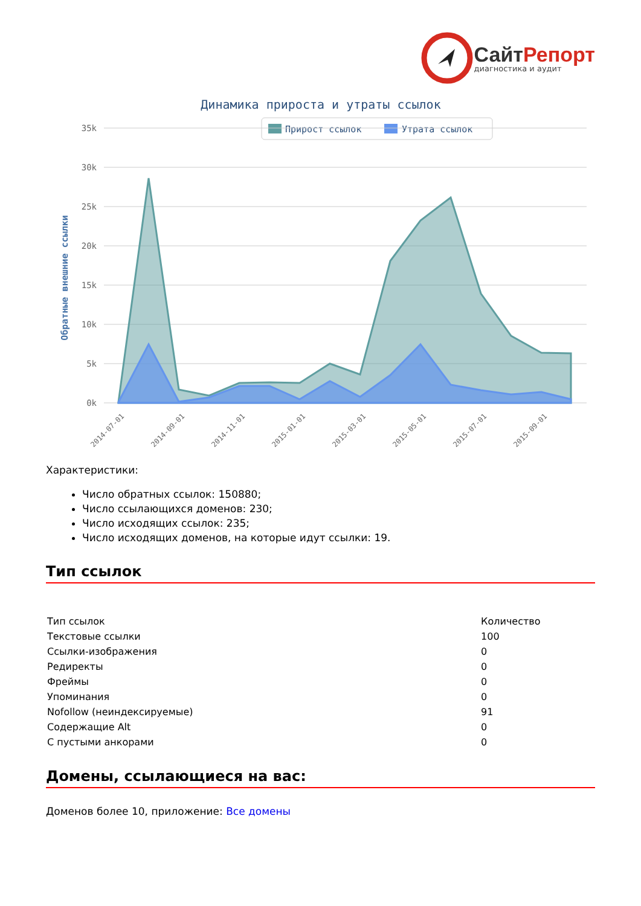СайтРепорт
диагностика и аудит
Динамика прироста и утраты ссылок
Прирост ссылок
Утрата ссылок
35k
30k
25k
20k
15k
10k
5k
0k
Обратные внешние ссылки
2014-07-01
2014-09-01
2014-11-01
2015-01-01
2015-03-01
2015-05-01
2015-07-01
2015-09-01
Характеристики:
Число обратных ссылок: 150880;
Число ссылающихся доменов: 230;
Число исходящих ссылок: 235;
Число исходящих доменов, на которые идут ссылки: 19.
Тип ссылок
| Тип ссылок | Количество |
| --- | --- |
| Текстовые ссылки | 100 |
| Ссылки-изображения | 0 |
| Редиректы | 0 |
| Фреймы | 0 |
| Упоминания | 0 |
| Nofollow (неиндексируемые) | 91 |
| Содержащие Alt | 0 |
| С пустыми анкорами | 0 |
Домены, ссылающиеся на вас:
Доменов более 10, приложение: Все домены